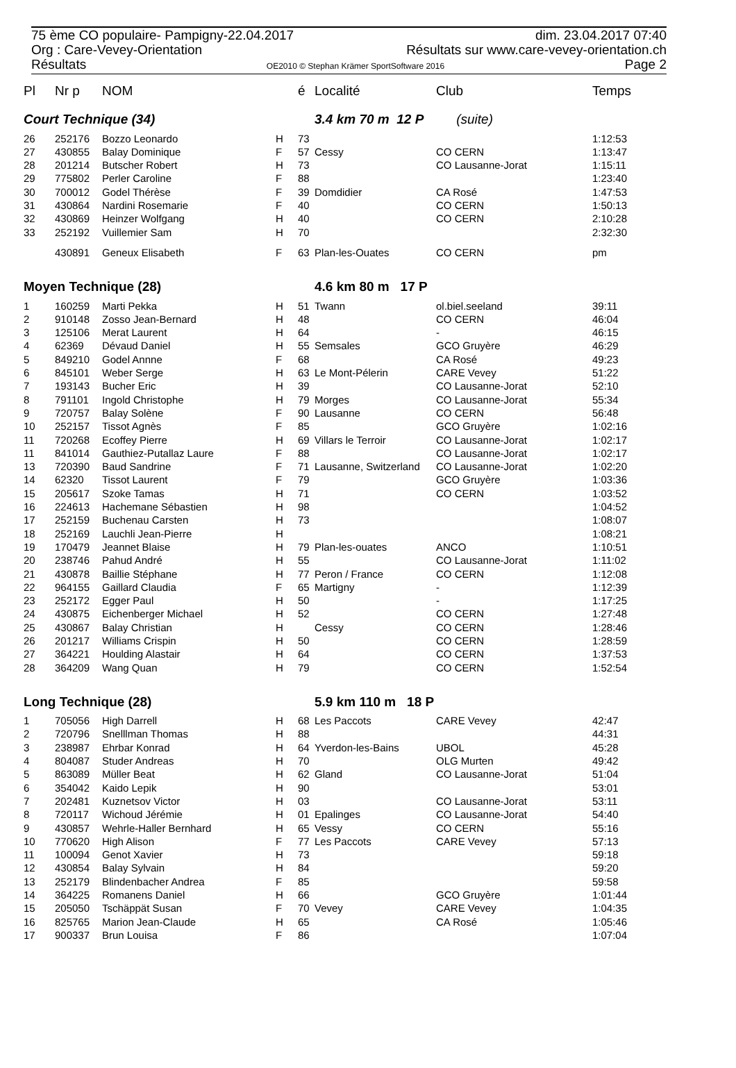75 ème CO populaire- Pampigny-22.04.2017 dim. 23.04.2017 07:40
Org : Care-Vevey-Orientation Résultats sur www.care-vevey-orientation.ch
Résultats OE2010 © Stephan Krämer SportSoftware 2016 Page 2
| Pl | Nr p | NOM | | é | Localité | Club | Temps |
| --- | --- | --- | --- | --- | --- | --- | --- |
| Court Technique (34) | | | | | 3.4 km 70 m 12 P (suite) | | |
| 26 | 252176 | Bozzo Leonardo | H | 73 | | | 1:12:53 |
| 27 | 430855 | Balay Dominique | F | 57 | Cessy | CO CERN | 1:13:47 |
| 28 | 201214 | Butscher Robert | H | 73 | | CO Lausanne-Jorat | 1:15:11 |
| 29 | 775802 | Perler Caroline | F | 88 | | | 1:23:40 |
| 30 | 700012 | Godel Thérèse | F | 39 | Domdidier | CA Rosé | 1:47:53 |
| 31 | 430864 | Nardini Rosemarie | F | 40 | | CO CERN | 1:50:13 |
| 32 | 430869 | Heinzer Wolfgang | H | 40 | | CO CERN | 2:10:28 |
| 33 | 252192 | Vuillemier Sam | H | 70 | | | 2:32:30 |
| | 430891 | Geneux Elisabeth | F | 63 | Plan-les-Ouates | CO CERN | pm |
| Moyen Technique (28) | | | | | 4.6 km 80 m 17 P | | |
| 1 | 160259 | Marti Pekka | H | 51 | Twann | ol.biel.seeland | 39:11 |
| 2 | 910148 | Zosso Jean-Bernard | H | 48 | | CO CERN | 46:04 |
| 3 | 125106 | Merat Laurent | H | 64 | | - | 46:15 |
| 4 | 62369 | Dévaud Daniel | H | 55 | Semsales | GCO Gruyère | 46:29 |
| 5 | 849210 | Godel Annne | F | 68 | | CA Rosé | 49:23 |
| 6 | 845101 | Weber Serge | H | 63 | Le Mont-Pélerin | CARE Vevey | 51:22 |
| 7 | 193143 | Bucher Eric | H | 39 | | CO Lausanne-Jorat | 52:10 |
| 8 | 791101 | Ingold Christophe | H | 79 | Morges | CO Lausanne-Jorat | 55:34 |
| 9 | 720757 | Balay Solène | F | 90 | Lausanne | CO CERN | 56:48 |
| 10 | 252157 | Tissot Agnès | F | 85 | | GCO Gruyère | 1:02:16 |
| 11 | 720268 | Ecoffey Pierre | H | 69 | Villars le Terroir | CO Lausanne-Jorat | 1:02:17 |
| 11 | 841014 | Gauthiez-Putallaz Laure | F | 88 | | CO Lausanne-Jorat | 1:02:17 |
| 13 | 720390 | Baud Sandrine | F | 71 | Lausanne, Switzerland | CO Lausanne-Jorat | 1:02:20 |
| 14 | 62320 | Tissot Laurent | F | 79 | | GCO Gruyère | 1:03:36 |
| 15 | 205617 | Szoke Tamas | H | 71 | | CO CERN | 1:03:52 |
| 16 | 224613 | Hachemane Sébastien | H | 98 | | | 1:04:52 |
| 17 | 252159 | Buchenau Carsten | H | 73 | | | 1:08:07 |
| 18 | 252169 | Lauchli Jean-Pierre | H | | | | 1:08:21 |
| 19 | 170479 | Jeannet Blaise | H | 79 | Plan-les-ouates | ANCO | 1:10:51 |
| 20 | 238746 | Pahud André | H | 55 | | CO Lausanne-Jorat | 1:11:02 |
| 21 | 430878 | Baillie Stéphane | H | 77 | Peron / France | CO CERN | 1:12:08 |
| 22 | 964155 | Gaillard Claudia | F | 65 | Martigny | - | 1:12:39 |
| 23 | 252172 | Egger Paul | H | 50 | | - | 1:17:25 |
| 24 | 430875 | Eichenberger Michael | H | 52 | | CO CERN | 1:27:48 |
| 25 | 430867 | Balay Christian | H | | Cessy | CO CERN | 1:28:46 |
| 26 | 201217 | Williams Crispin | H | 50 | | CO CERN | 1:28:59 |
| 27 | 364221 | Houlding Alastair | H | 64 | | CO CERN | 1:37:53 |
| 28 | 364209 | Wang Quan | H | 79 | | CO CERN | 1:52:54 |
| Long Technique (28) | | | | | 5.9 km 110 m 18 P | | |
| 1 | 705056 | High Darrell | H | 68 | Les Paccots | CARE Vevey | 42:47 |
| 2 | 720796 | Snelllman Thomas | H | 88 | | | 44:31 |
| 3 | 238987 | Ehrbar Konrad | H | 64 | Yverdon-les-Bains | UBOL | 45:28 |
| 4 | 804087 | Studer Andreas | H | 70 | | OLG Murten | 49:42 |
| 5 | 863089 | Müller Beat | H | 62 | Gland | CO Lausanne-Jorat | 51:04 |
| 6 | 354042 | Kaido Lepik | H | 90 | | | 53:01 |
| 7 | 202481 | Kuznetsov Victor | H | 03 | | CO Lausanne-Jorat | 53:11 |
| 8 | 720117 | Wichoud Jérémie | H | 01 | Epalinges | CO Lausanne-Jorat | 54:40 |
| 9 | 430857 | Wehrle-Haller Bernhard | H | 65 | Vessy | CO CERN | 55:16 |
| 10 | 770620 | High Alison | F | 77 | Les Paccots | CARE Vevey | 57:13 |
| 11 | 100094 | Genot Xavier | H | 73 | | | 59:18 |
| 12 | 430854 | Balay Sylvain | H | 84 | | | 59:20 |
| 13 | 252179 | Blindenbacher Andrea | F | 85 | | | 59:58 |
| 14 | 364225 | Romanens Daniel | H | 66 | | GCO Gruyère | 1:01:44 |
| 15 | 205050 | Tschäppät Susan | F | 70 | Vevey | CARE Vevey | 1:04:35 |
| 16 | 825765 | Marion Jean-Claude | H | 65 | | CA Rosé | 1:05:46 |
| 17 | 900337 | Brun Louisa | F | 86 | | | 1:07:04 |